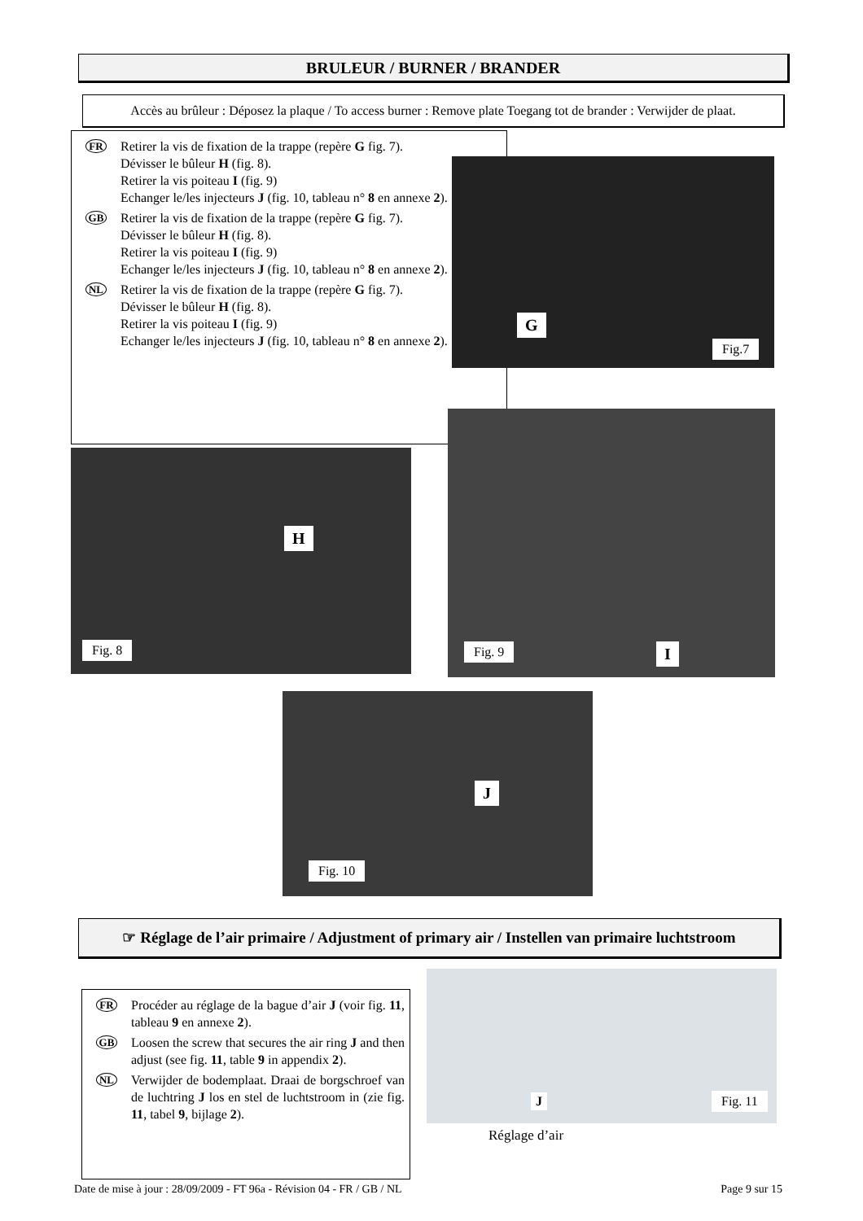BRULEUR / BURNER / BRANDER
Accès au brûleur : Déposez la plaque / To access burner : Remove plate Toegang tot de brander : Verwijder de plaat.
FR
Retirer la vis de fixation de la trappe (repère G fig. 7).
Dévisser le bûleur H (fig. 8).
Retirer la vis poiteau I (fig. 9)
Echanger le/les injecteurs J (fig. 10, tableau n° 8 en annexe 2).
GB
Retirer la vis de fixation de la trappe (repère G fig. 7).
Dévisser le bûleur H (fig. 8).
Retirer la vis poiteau I (fig. 9)
Echanger le/les injecteurs J (fig. 10, tableau n° 8 en annexe 2).
NL
Retirer la vis de fixation de la trappe (repère G fig. 7).
Dévisser le bûleur H (fig. 8).
Retirer la vis poiteau I (fig. 9)
Echanger le/les injecteurs J (fig. 10, tableau n° 8 en annexe 2).
G
Fig.7
H
Fig. 8
Fig. 9 I
J
Fig. 10
☞ Réglage de l’air primaire / Adjustment of primary air / Instellen van primaire luchtstroom
FR
Procéder au réglage de la bague d’air J (voir fig. 11, tableau 9 en annexe 2).
GB
Loosen the screw that secures the air ring J and then adjust (see fig. 11, table 9 in appendix 2).
NL
Verwijder de bodemplaat. Draai de borgschroef van de luchtring J los en stel de luchtstroom in (zie fig. 11, tabel 9, bijlage 2).
J Fig. 11
Réglage d’air
Date de mise à jour : 28/09/2009 - FT 96a - Révision 04 - FR / GB / NL Page 9 sur 15